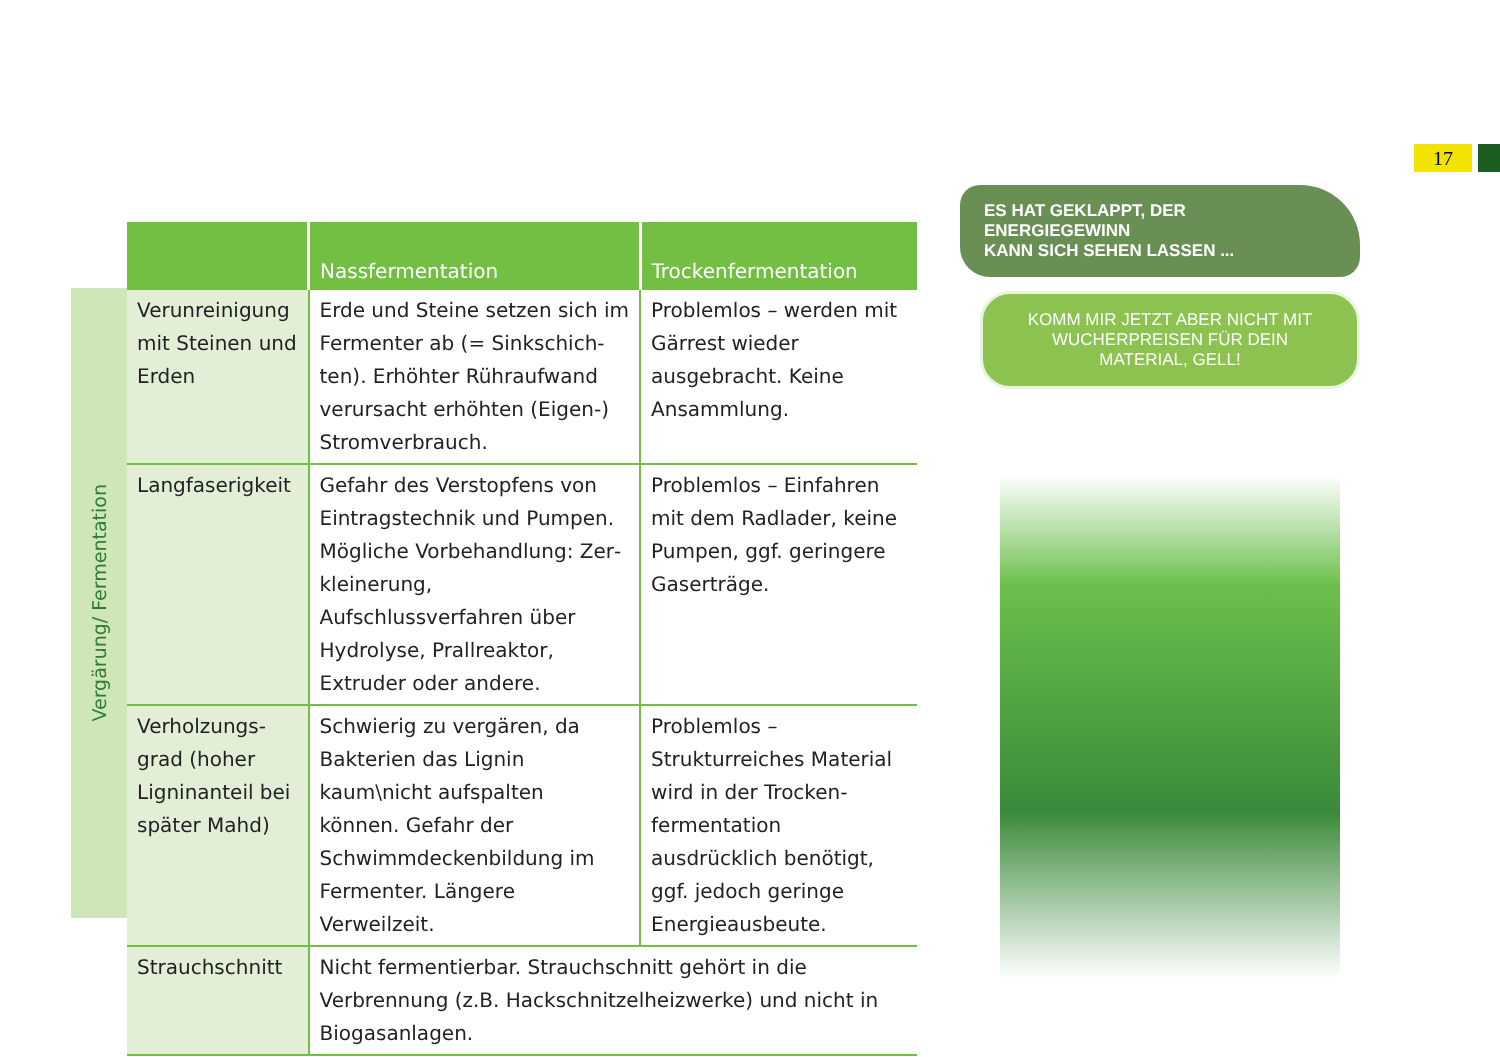17
Vergärung/ Fermentation
| | Nassfermentation | Trockenfermentation |
| --- | --- | --- |
| Verunreinigung mit Steinen und Erden | Erde und Steine setzen sich im Fermenter ab (= Sinkschich­ten). Erhöhter Rühraufwand verursacht erhöhten (Eigen-) Stromverbrauch. | Problemlos – werden mit Gärrest wieder ausgebracht. Keine Ansammlung. |
| Langfaserigkeit | Gefahr des Verstopfens von Eintragstechnik und Pumpen. Mögliche Vorbehandlung: Zer­kleinerung, Aufschlussverfahren über Hydrolyse, Prallreaktor, Extruder oder andere. | Problemlos – Einfahren mit dem Radlader, keine Pumpen, ggf. geringere Gaserträge. |
| Verholzungs­grad (hoher Ligninanteil bei später Mahd) | Schwierig zu vergären, da Bak­terien das Lignin kaum\nicht aufspalten können. Gefahr der Schwimmdeckenbildung im Fermenter. Längere Verweilzeit. | Problemlos – Strukturreiches Material wird in der Trocken­fermentation ausdrücklich benötigt, ggf. jedoch geringe Energieausbeute. |
| Strauchschnitt | Nicht fermentierbar. Strauchschnitt gehört in die Verbrennung (z.B. Hackschnitzelheizwerke) und nicht in Biogasanlagen. | |
ES HAT GEKLAPPT, DER ENERGIEGEWINN
KANN SICH SEHEN LASSEN ...
KOMM MIR JETZT ABER NICHT MIT
WUCHERPREISEN FÜR DEIN MATERIAL, GELL!